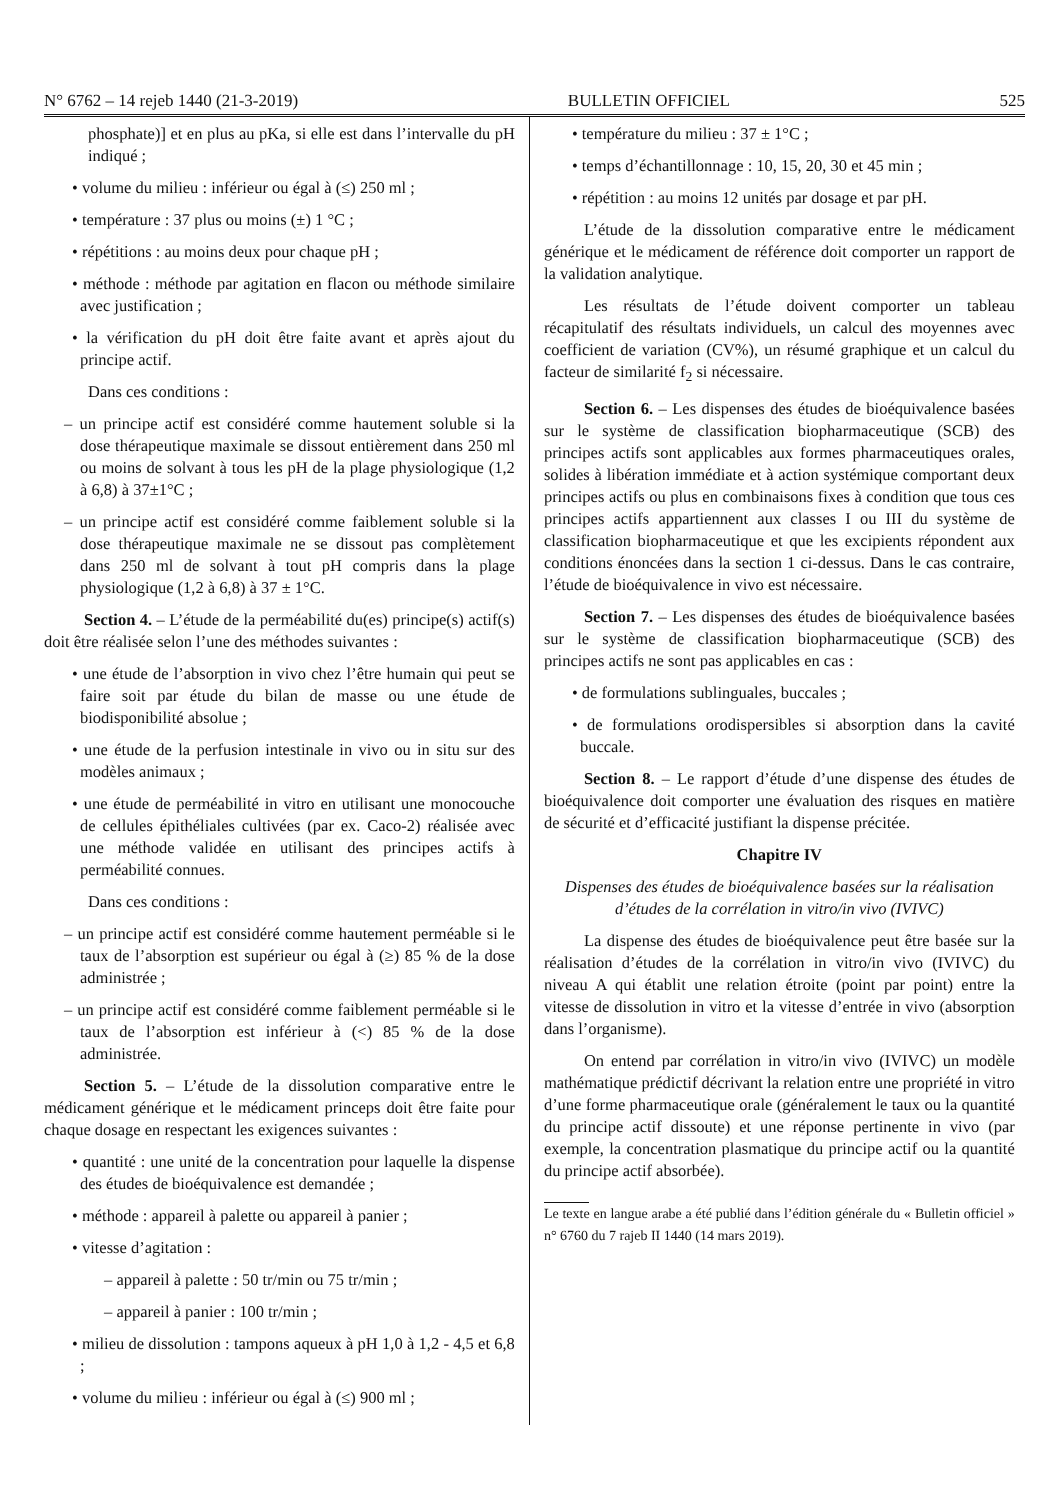N° 6762 – 14 rejeb 1440 (21-3-2019) BULLETIN OFFICIEL 525
phosphate)] et en plus au pKa, si elle est dans l’intervalle du pH indiqué ;
• volume du milieu : inférieur ou égal à (≤) 250 ml ;
• température : 37 plus ou moins (±) 1 °C ;
• répétitions : au moins deux pour chaque pH ;
• méthode : méthode par agitation en flacon ou méthode similaire avec justification ;
• la vérification du pH doit être faite avant et après ajout du principe actif.
Dans ces conditions :
– un principe actif est considéré comme hautement soluble si la dose thérapeutique maximale se dissout entièrement dans 250 ml ou moins de solvant à tous les pH de la plage physiologique (1,2 à 6,8) à 37±1°C ;
– un principe actif est considéré comme faiblement soluble si la dose thérapeutique maximale ne se dissout pas complètement dans 250 ml de solvant à tout pH compris dans la plage physiologique (1,2 à 6,8) à 37 ± 1°C.
Section 4. – L’étude de la perméabilité du(es) principe(s) actif(s) doit être réalisée selon l’une des méthodes suivantes :
• une étude de l’absorption in vivo chez l’être humain qui peut se faire soit par étude du bilan de masse ou une étude de biodisponibilité absolue ;
• une étude de la perfusion intestinale in vivo ou in situ sur des modèles animaux ;
• une étude de perméabilité in vitro en utilisant une monocouche de cellules épithéliales cultivées (par ex. Caco-2) réalisée avec une méthode validée en utilisant des principes actifs à perméabilité connues.
Dans ces conditions :
– un principe actif est considéré comme hautement perméable si le taux de l’absorption est supérieur ou égal à (≥) 85 % de la dose administrée ;
– un principe actif est considéré comme faiblement perméable si le taux de l’absorption est inférieur à (<) 85 % de la dose administrée.
Section 5. – L’étude de la dissolution comparative entre le médicament générique et le médicament princeps doit être faite pour chaque dosage en respectant les exigences suivantes :
• quantité : une unité de la concentration pour laquelle la dispense des études de bioéquivalence est demandée ;
• méthode : appareil à palette ou appareil à panier ;
• vitesse d’agitation :
– appareil à palette : 50 tr/min ou 75 tr/min ;
– appareil à panier : 100 tr/min ;
• milieu de dissolution : tampons aqueux à pH 1,0 à 1,2 - 4,5 et 6,8 ;
• volume du milieu : inférieur ou égal à (≤) 900 ml ;
• température du milieu : 37 ± 1°C ;
• temps d’échantillonnage : 10, 15, 20, 30 et 45 min ;
• répétition : au moins 12 unités par dosage et par pH.
L’étude de la dissolution comparative entre le médicament générique et le médicament de référence doit comporter un rapport de la validation analytique.
Les résultats de l’étude doivent comporter un tableau récapitulatif des résultats individuels, un calcul des moyennes avec coefficient de variation (CV%), un résumé graphique et un calcul du facteur de similarité f<sub>2</sub> si nécessaire.
Section 6. – Les dispenses des études de bioéquivalence basées sur le système de classification biopharmaceutique (SCB) des principes actifs sont applicables aux formes pharmaceutiques orales, solides à libération immédiate et à action systémique comportant deux principes actifs ou plus en combinaisons fixes à condition que tous ces principes actifs appartiennent aux classes I ou III du système de classification biopharmaceutique et que les excipients répondent aux conditions énoncées dans la section 1 ci-dessus. Dans le cas contraire, l’étude de bioéquivalence in vivo est nécessaire.
Section 7. – Les dispenses des études de bioéquivalence basées sur le système de classification biopharmaceutique (SCB) des principes actifs ne sont pas applicables en cas :
• de formulations sublinguales, buccales ;
• de formulations orodispersibles si absorption dans la cavité buccale.
Section 8. – Le rapport d’étude d’une dispense des études de bioéquivalence doit comporter une évaluation des risques en matière de sécurité et d’efficacité justifiant la dispense précitée.
Chapitre IV
Dispenses des études de bioéquivalence basées sur la réalisation d’études de la corrélation in vitro/in vivo (IVIVC)
La dispense des études de bioéquivalence peut être basée sur la réalisation d’études de la corrélation in vitro/in vivo (IVIVC) du niveau A qui établit une relation étroite (point par point) entre la vitesse de dissolution in vitro et la vitesse d’entrée in vivo (absorption dans l’organisme).
On entend par corrélation in vitro/in vivo (IVIVC) un modèle mathématique prédictif décrivant la relation entre une propriété in vitro d’une forme pharmaceutique orale (généralement le taux ou la quantité du principe actif dissoute) et une réponse pertinente in vivo (par exemple, la concentration plasmatique du principe actif ou la quantité du principe actif absorbée).
Le texte en langue arabe a été publié dans l’édition générale du « Bulletin officiel » n° 6760 du 7 rajeb II 1440 (14 mars 2019).